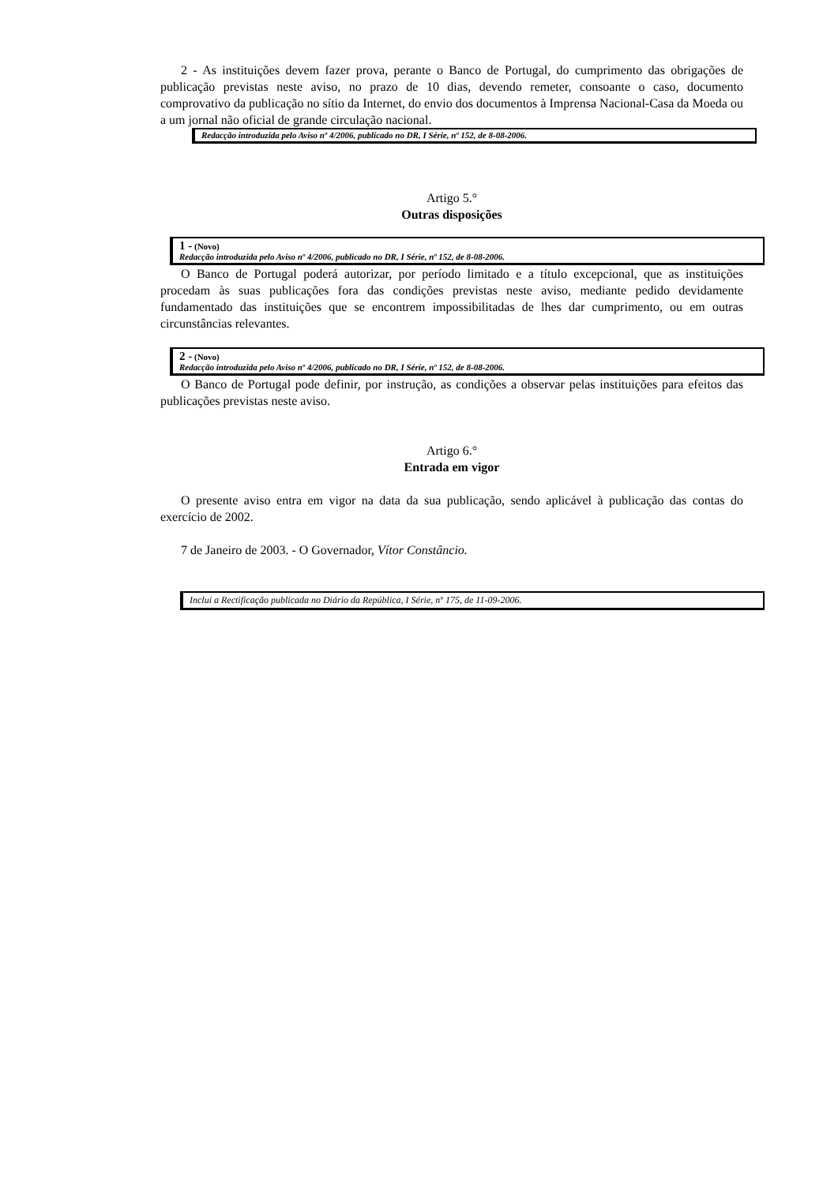2 - As instituições devem fazer prova, perante o Banco de Portugal, do cumprimento das obrigações de publicação previstas neste aviso, no prazo de 10 dias, devendo remeter, consoante o caso, documento comprovativo da publicação no sítio da Internet, do envio dos documentos à Imprensa Nacional-Casa da Moeda ou a um jornal não oficial de grande circulação nacional.
Redacção introduzida pelo Aviso nº 4/2006, publicado no DR, I Série, nº 152, de 8-08-2006.
Artigo 5.°
Outras disposições
1 - (Novo)
Redacção introduzida pelo Aviso nº 4/2006, publicado no DR, I Série, nº 152, de 8-08-2006.
O Banco de Portugal poderá autorizar, por período limitado e a título excepcional, que as instituições procedam às suas publicações fora das condições previstas neste aviso, mediante pedido devidamente fundamentado das instituições que se encontrem impossibilitadas de lhes dar cumprimento, ou em outras circunstâncias relevantes.
2 - (Novo)
Redacção introduzida pelo Aviso nº 4/2006, publicado no DR, I Série, nº 152, de 8-08-2006.
O Banco de Portugal pode definir, por instrução, as condições a observar pelas instituições para efeitos das publicações previstas neste aviso.
Artigo 6.°
Entrada em vigor
O presente aviso entra em vigor na data da sua publicação, sendo aplicável à publicação das contas do exercício de 2002.
7 de Janeiro de 2003. - O Governador, Vítor Constâncio.
Inclui a Rectificação publicada no Diário da República, I Série, nº 175, de 11-09-2006.